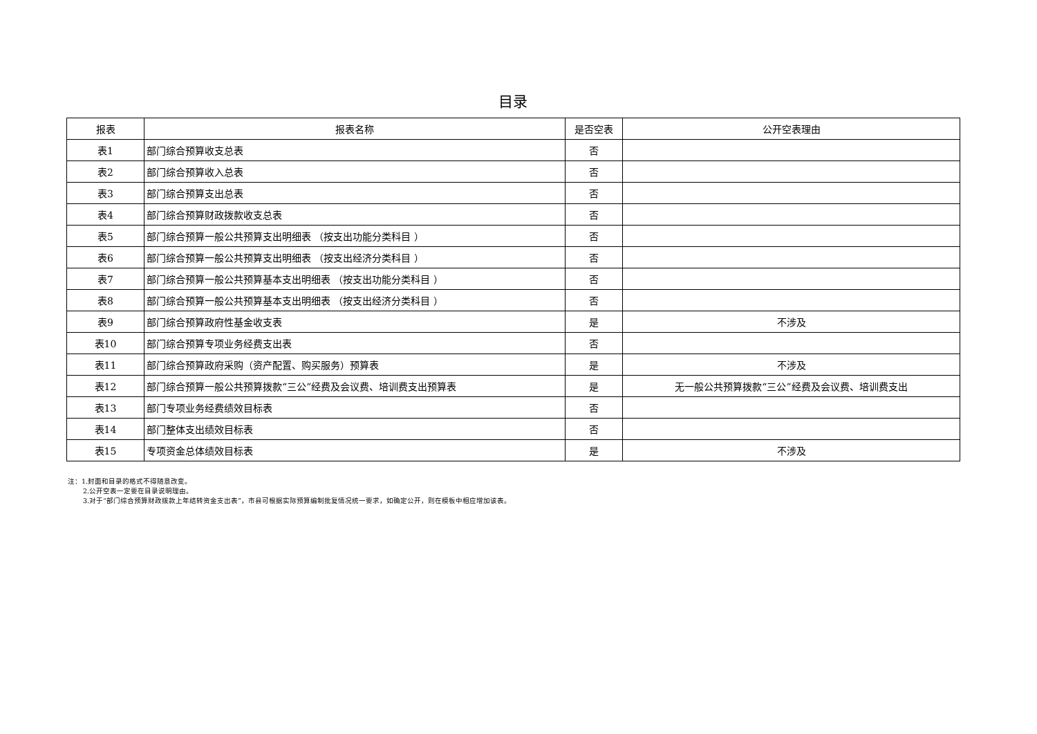目录
| 报表 | 报表名称 | 是否空表 | 公开空表理由 |
| --- | --- | --- | --- |
| 表1 | 部门综合预算收支总表 | 否 | |
| 表2 | 部门综合预算收入总表 | 否 | |
| 表3 | 部门综合预算支出总表 | 否 | |
| 表4 | 部门综合预算财政拨款收支总表 | 否 | |
| 表5 | 部门综合预算一般公共预算支出明细表 （按支出功能分类科目 ） | 否 | |
| 表6 | 部门综合预算一般公共预算支出明细表 （按支出经济分类科目 ） | 否 | |
| 表7 | 部门综合预算一般公共预算基本支出明细表 （按支出功能分类科目 ） | 否 | |
| 表8 | 部门综合预算一般公共预算基本支出明细表 （按支出经济分类科目 ） | 否 | |
| 表9 | 部门综合预算政府性基金收支表 | 是 | 不涉及 |
| 表10 | 部门综合预算专项业务经费支出表 | 否 | |
| 表11 | 部门综合预算政府采购（资产配置、购买服务）预算表 | 是 | 不涉及 |
| 表12 | 部门综合预算一般公共预算拨款“三公”经费及会议费、培训费支出预算表 | 是 | 无一般公共预算拨款“三公”经费及会议费、培训费支出 |
| 表13 | 部门专项业务经费绩效目标表 | 否 | |
| 表14 | 部门整体支出绩效目标表 | 否 | |
| 表15 | 专项资金总体绩效目标表 | 是 | 不涉及 |
注：1.封面和目录的格式不得随意改变。
2.公开空表一定要在目录说明理由。
3.对于“部门综合预算财政拨款上年结转资金支出表”，市县可根据实际预算编制批复情况统一要求，如确定公开，则在模板中相应增加该表。